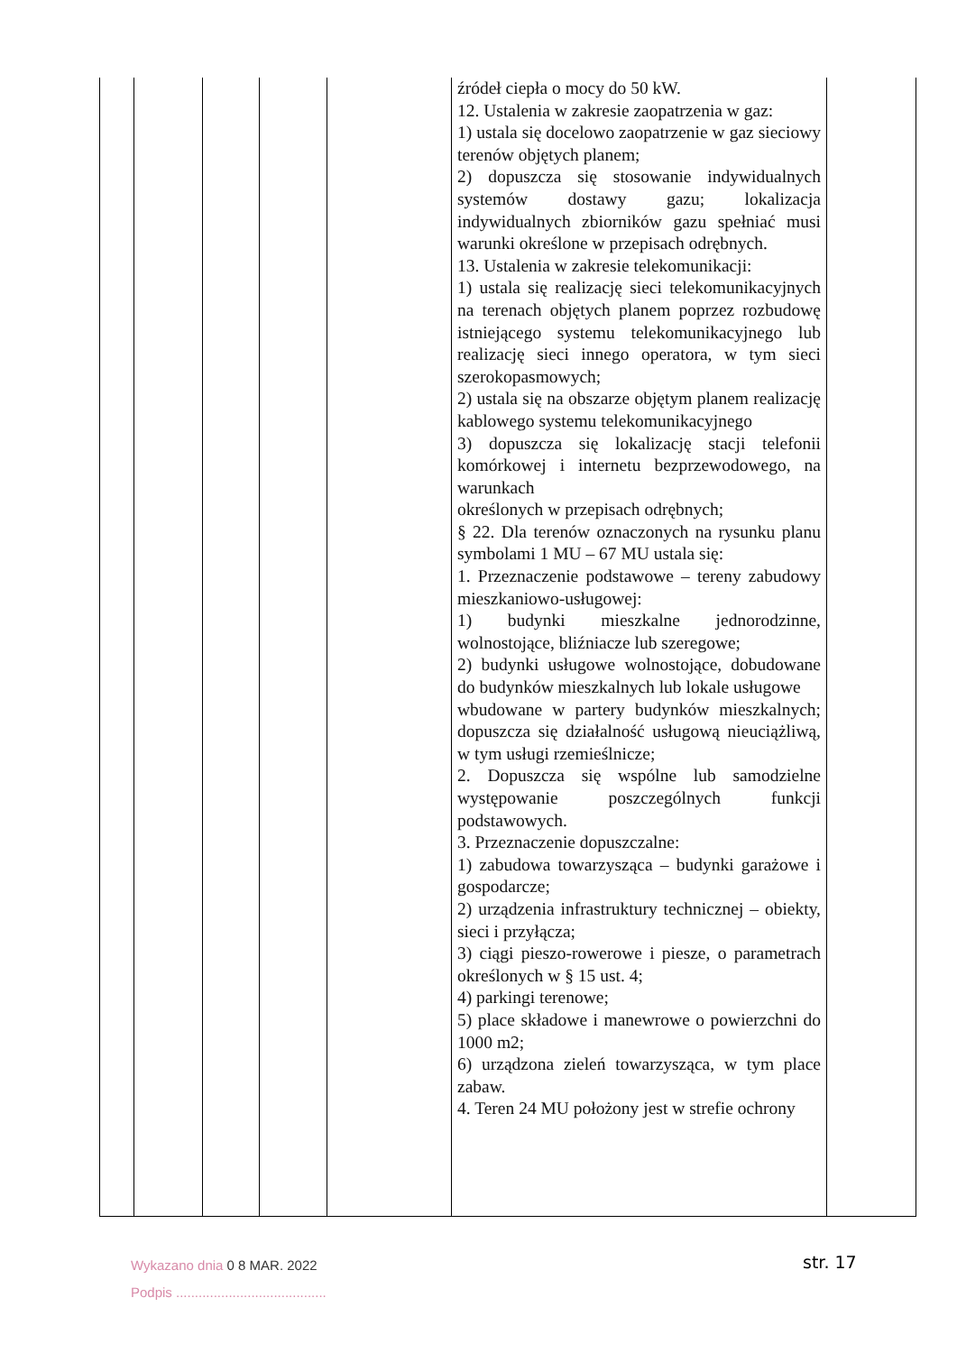| | | | | | źródeł ciepła o mocy do 50 kW. 12. Ustalenia w zakresie zaopatrzenia w gaz: 1) ustala się docelowo zaopatrzenie w gaz sieciowy terenów objętych planem; 2) dopuszcza się stosowanie indywidualnych systemów dostawy gazu; lokalizacja indywidualnych zbiorników gazu spełniać musi warunki określone w przepisach odrębnych. 13. Ustalenia w zakresie telekomunikacji: 1) ustala się realizację sieci telekomunikacyjnych na terenach objętych planem poprzez rozbudowę istniejącego systemu telekomunikacyjnego lub realizację sieci innego operatora, w tym sieci szerokopasmowych; 2) ustala się na obszarze objętym planem realizację kablowego systemu telekomunikacyjnego 3) dopuszcza się lokalizację stacji telefonii komórkowej i internetu bezprzewodowego, na warunkach określonych w przepisach odrębnych; § 22. Dla terenów oznaczonych na rysunku planu symbolami 1 MU – 67 MU ustala się: 1. Przeznaczenie podstawowe – tereny zabudowy mieszkaniowo-usługowej: 1) budynki mieszkalne jednorodzinne, wolnostojące, bliźniacze lub szeregowe; 2) budynki usługowe wolnostojące, dobudowane do budynków mieszkalnych lub lokale usługowe wbudowane w partery budynków mieszkalnych; dopuszcza się działalność usługową nieuciążliwą, w tym usługi rzemieślnicze; 2. Dopuszcza się wspólne lub samodzielne występowanie poszczególnych funkcji podstawowych. 3. Przeznaczenie dopuszczalne: 1) zabudowa towarzysząca – budynki garażowe i gospodarcze; 2) urządzenia infrastruktury technicznej – obiekty, sieci i przyłącza; 3) ciągi pieszo-rowerowe i piesze, o parametrach określonych w § 15 ust. 4; 4) parkingi terenowe; 5) place składowe i manewrowe o powierzchni do 1000 m2; 6) urządzona zieleń towarzysząca, w tym place zabaw. 4. Teren 24 MU położony jest w strefie ochrony | |
Wykazano dnia 0 8 MAR. 2022
Podpis ........................................
str. 17